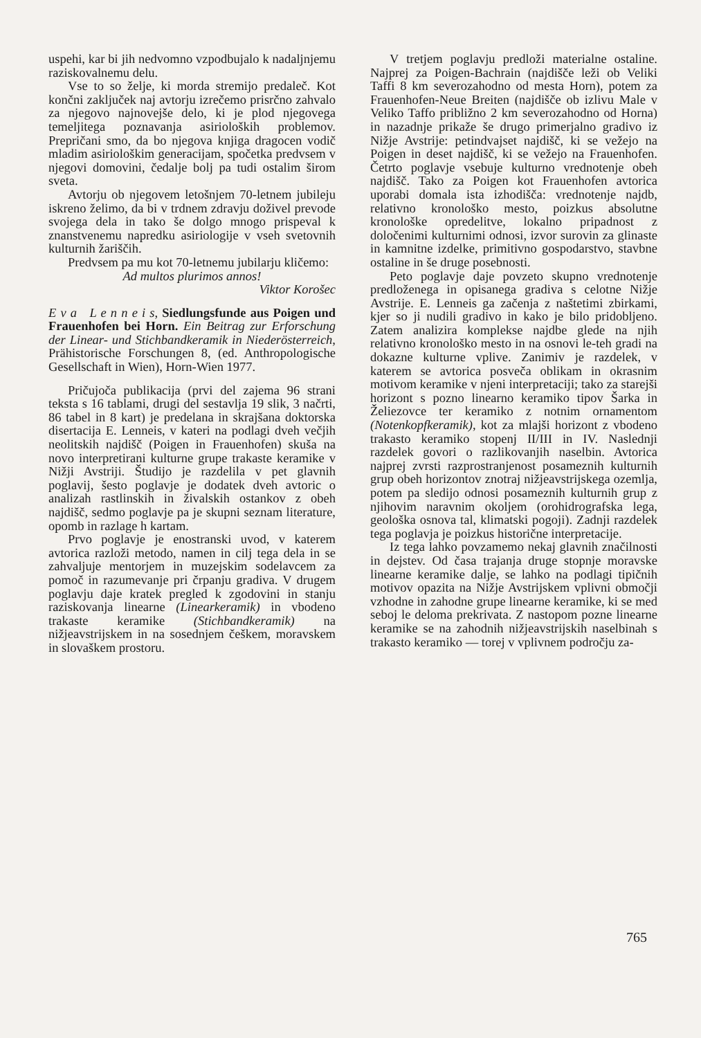uspehi, kar bi jih nedvomno vzpodbujalo k nadaljnjemu raziskovalnemu delu.
Vse to so želje, ki morda stremijo predaleč. Kot končni zaključek naj avtorju izrečemo prisrčno zahvalo za njegovo najnovejše delo, ki je plod njegovega temeljitega poznavanja asirioloških problemov. Prepričani smo, da bo njegova knjiga dragocen vodič mladim asiriološkim generacijam, spočetka predvsem v njegovi domovini, čedalje bolj pa tudi ostalim širom sveta.
Avtorju ob njegovem letošnjem 70-letnem jubileju iskreno želimo, da bi v trdnem zdravju doživel prevode svojega dela in tako še dolgo mnogo prispeval k znanstvenemu napredku asiriologije v vseh svetovnih kulturnih žariščih.
Predvsem pa mu kot 70-letnemu jubilarju kličemo:
Ad multos plurimos annos!
Viktor Korošec
E v a L e n n e i s, Siedlungsfunde aus Poigen und Frauenhofen bei Horn. Ein Beitrag zur Erforschung der Linear- und Stichbandkeramik in Niederösterreich, Prähistorische Forschungen 8, (ed. Anthropologische Gesellschaft in Wien), Horn-Wien 1977.
Pričujoča publikacija (prvi del zajema 96 strani teksta s 16 tablami, drugi del sestavlja 19 slik, 3 načrti, 86 tabel in 8 kart) je predelana in skrajšana doktorska disertacija E. Lenneis, v kateri na podlagi dveh večjih neolitskih najdišč (Poigen in Frauenhofen) skuša na novo interpretirani kulturne grupe trakaste keramike v Nižji Avstriji. Študijo je razdelila v pet glavnih poglavij, šesto poglavje je dodatek dveh avtoric o analizah rastlinskih in živalskih ostankov z obeh najdišč, sedmo poglavje pa je skupni seznam literature, opomb in razlage h kartam.
Prvo poglavje je enostranski uvod, v katerem avtorica razloži metodo, namen in cilj tega dela in se zahvaljuje mentorjem in muzejskim sodelavcem za pomoč in razumevanje pri črpanju gradiva. V drugem poglavju daje kratek pregled k zgodovini in stanju raziskovanja linearne (Linearkeramik) in vbodeno trakaste keramike (Stichbandkeramik) na nižjeavstrijskem in na sosednjem češkem, moravskem in slovaškem prostoru.
V tretjem poglavju predloži materialne ostaline. Najprej za Poigen-Bachrain (najdišče leži ob Veliki Taffi 8 km severozahodno od mesta Horn), potem za Frauenhofen-Neue Breiten (najdišče ob izlivu Male v Veliko Taffo približno 2 km severozahodno od Horna) in nazadnje prikaže še drugo primerjalno gradivo iz Nižje Avstrije: petindvajset najdišč, ki se vežejo na Poigen in deset najdišč, ki se vežejo na Frauenhofen. Četrto poglavje vsebuje kulturno vrednotenje obeh najdišč. Tako za Poigen kot Frauenhofen avtorica uporabi domala ista izhodišča: vrednotenje najdb, relativno kronološko mesto, poizkus absolutne kronološke opredelitve, lokalno pripadnost z določenimi kulturnimi odnosi, izvor surovin za glinaste in kamnitne izdelke, primitivno gospodarstvo, stavbne ostaline in še druge posebnosti.
Peto poglavje daje povzeto skupno vrednotenje predloženega in opisanega gradiva s celotne Nižje Avstrije. E. Lenneis ga začenja z naštetimi zbirkami, kjer so ji nudili gradivo in kako je bilo pridobljeno. Zatem analizira komplekse najdbe glede na njih relativno kronološko mesto in na osnovi le-teh gradi na dokazne kulturne vplive. Zanimiv je razdelek, v katerem se avtorica posveča oblikam in okrasnim motivom keramike v njeni interpretaciji; tako za starejši horizont s pozno linearno keramiko tipov Šarka in Želiezovce ter keramiko z notnim ornamentom (Notenkopfkeramik), kot za mlajši horizont z vbodeno trakasto keramiko stopenj II/III in IV. Naslednji razdelek govori o razlikovanjih naselbin. Avtorica najprej zvrsti razprostranjenost posameznih kulturnih grup obeh horizontov znotraj nižjeavstrijskega ozemlja, potem pa sledijo odnosi posameznih kulturnih grup z njihovim naravnim okoljem (orohidrografska lega, geološka osnova tal, klimatski pogoji). Zadnji razdelek tega poglavja je poizkus historične interpretacije.
Iz tega lahko povzamemo nekaj glavnih značilnosti in dejstev. Od časa trajanja druge stopnje moravske linearne keramike dalje, se lahko na podlagi tipičnih motivov opazita na Nižje Avstrijskem vplivni območji vzhodne in zahodne grupe linearne keramike, ki se med seboj le deloma prekrivata. Z nastopom pozne linearne keramike se na zahodnih nižjeavstrijskih naselbinah s trakasto keramiko — torej v vplivnem področju za-
765